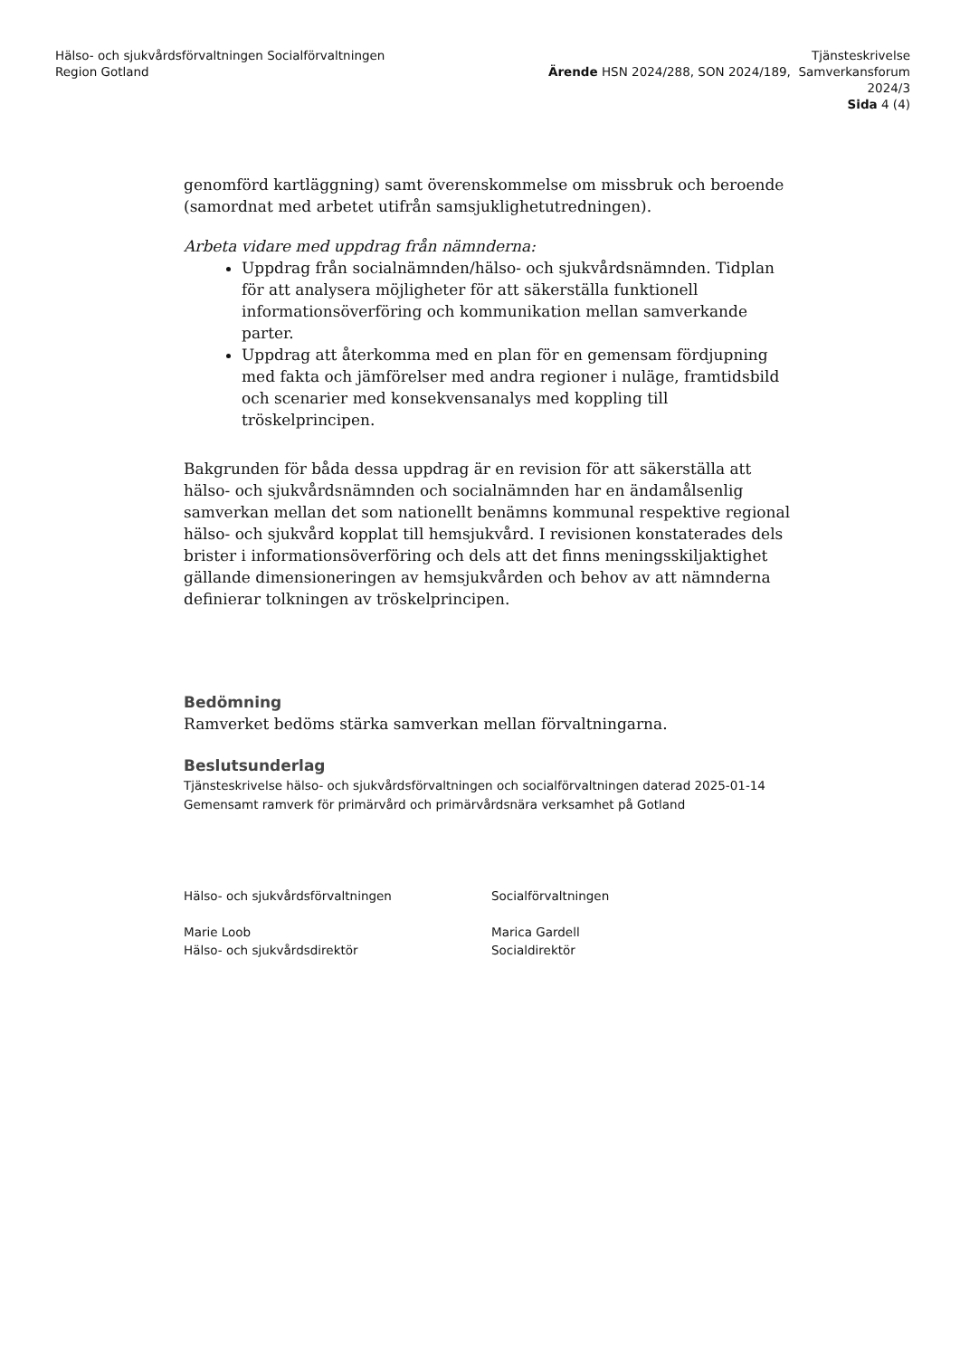Hälso- och sjukvårdsförvaltningen Socialförvaltningen
Region Gotland
Tjänsteskrivelse
Ärende HSN 2024/288, SON 2024/189, Samverkansforum
2024/3
Sida 4 (4)
genomförd kartläggning) samt överenskommelse om missbruk och beroende (samordnat med arbetet utifrån samsjuklighetutredningen).
Arbeta vidare med uppdrag från nämnderna:
Uppdrag från socialnämnden/hälso- och sjukvårdsnämnden. Tidplan för att analysera möjligheter för att säkerställa funktionell informationsöverföring och kommunikation mellan samverkande parter.
Uppdrag att återkomma med en plan för en gemensam fördjupning med fakta och jämförelser med andra regioner i nuläge, framtidsbild och scenarier med konsekvensanalys med koppling till tröskelprincipen.
Bakgrunden för båda dessa uppdrag är en revision för att säkerställa att hälso- och sjukvårdsnämnden och socialnämnden har en ändamålsenlig samverkan mellan det som nationellt benämns kommunal respektive regional hälso- och sjukvård kopplat till hemsjukvård. I revisionen konstaterades dels brister i informationsöverföring och dels att det finns meningsskiljaktighet gällande dimensioneringen av hemsjukvården och behov av att nämnderna definierar tolkningen av tröskelprincipen.
Bedömning
Ramverket bedöms stärka samverkan mellan förvaltningarna.
Beslutsunderlag
Tjänsteskrivelse hälso- och sjukvårdsförvaltningen och socialförvaltningen daterad 2025-01-14
Gemensamt ramverk för primärvård och primärvårdsnära verksamhet på Gotland
Hälso- och sjukvårdsförvaltningen
Marie Loob
Hälso- och sjukvårdsdirektör
Socialförvaltningen
Marica Gardell
Socialdirektör